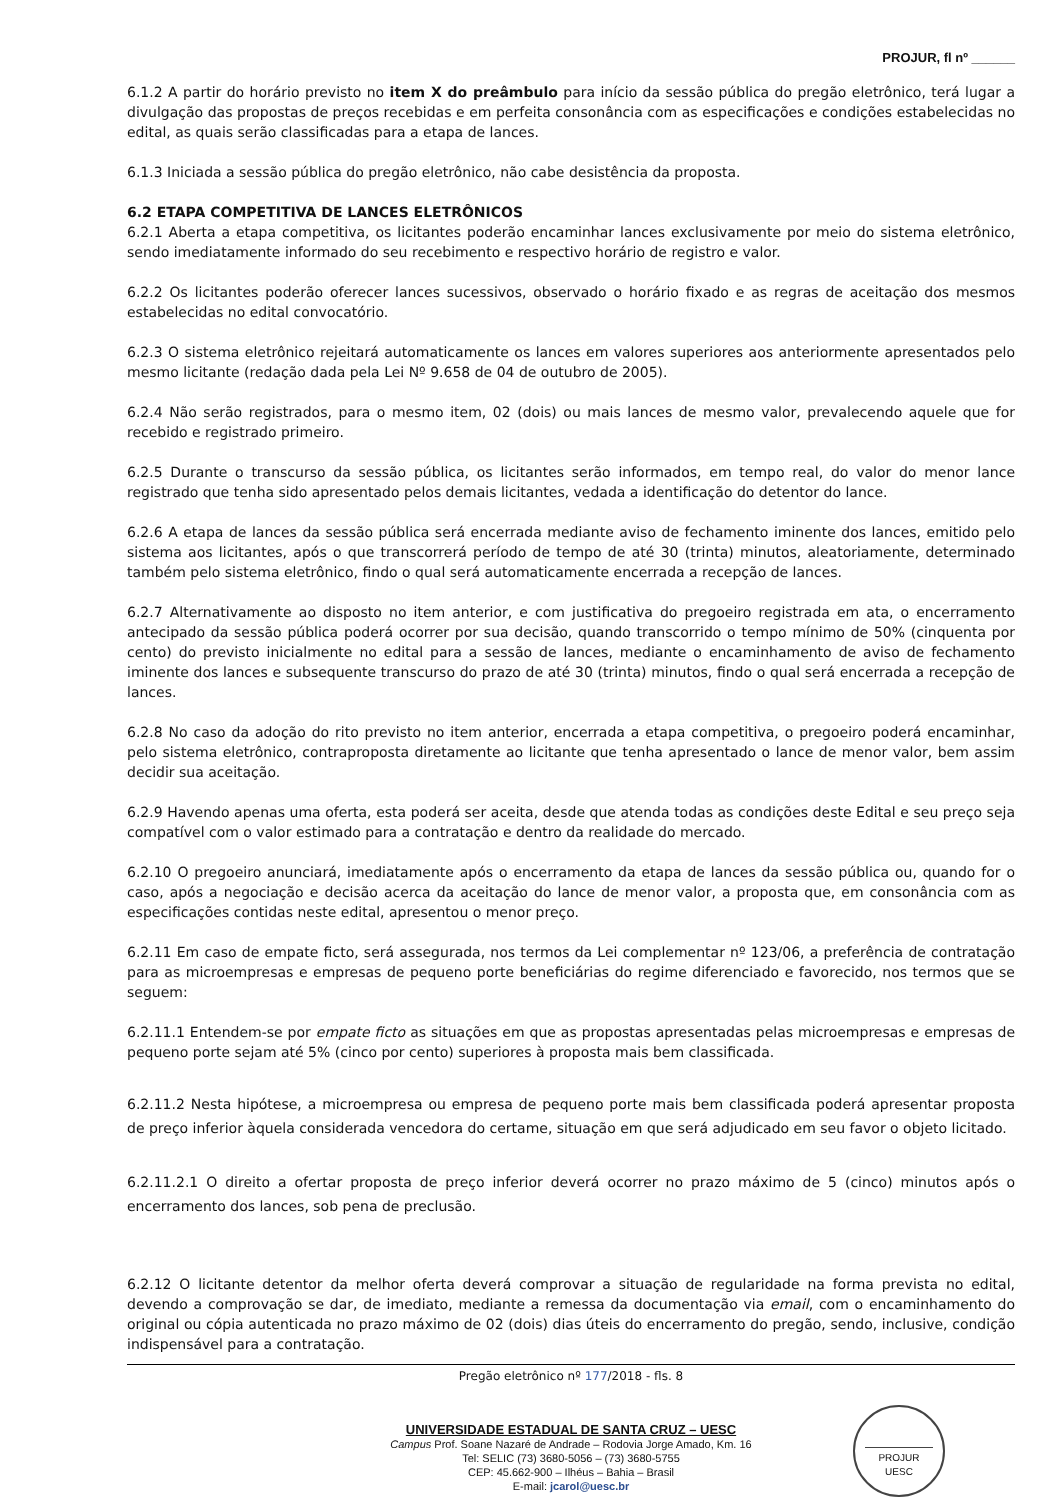PROJUR, fl nº ______
6.1.2 A partir do horário previsto no item X do preâmbulo para início da sessão pública do pregão eletrônico, terá lugar a divulgação das propostas de preços recebidas e em perfeita consonância com as especificações e condições estabelecidas no edital, as quais serão classificadas para a etapa de lances.
6.1.3 Iniciada a sessão pública do pregão eletrônico, não cabe desistência da proposta.
6.2 ETAPA COMPETITIVA DE LANCES ELETRÔNICOS
6.2.1 Aberta a etapa competitiva, os licitantes poderão encaminhar lances exclusivamente por meio do sistema eletrônico, sendo imediatamente informado do seu recebimento e respectivo horário de registro e valor.
6.2.2 Os licitantes poderão oferecer lances sucessivos, observado o horário fixado e as regras de aceitação dos mesmos estabelecidas no edital convocatório.
6.2.3 O sistema eletrônico rejeitará automaticamente os lances em valores superiores aos anteriormente apresentados pelo mesmo licitante (redação dada pela Lei Nº 9.658 de 04 de outubro de 2005).
6.2.4 Não serão registrados, para o mesmo item, 02 (dois) ou mais lances de mesmo valor, prevalecendo aquele que for recebido e registrado primeiro.
6.2.5 Durante o transcurso da sessão pública, os licitantes serão informados, em tempo real, do valor do menor lance registrado que tenha sido apresentado pelos demais licitantes, vedada a identificação do detentor do lance.
6.2.6 A etapa de lances da sessão pública será encerrada mediante aviso de fechamento iminente dos lances, emitido pelo sistema aos licitantes, após o que transcorrerá período de tempo de até 30 (trinta) minutos, aleatoriamente, determinado também pelo sistema eletrônico, findo o qual será automaticamente encerrada a recepção de lances.
6.2.7 Alternativamente ao disposto no item anterior, e com justificativa do pregoeiro registrada em ata, o encerramento antecipado da sessão pública poderá ocorrer por sua decisão, quando transcorrido o tempo mínimo de 50% (cinquenta por cento) do previsto inicialmente no edital para a sessão de lances, mediante o encaminhamento de aviso de fechamento iminente dos lances e subsequente transcurso do prazo de até 30 (trinta) minutos, findo o qual será encerrada a recepção de lances.
6.2.8 No caso da adoção do rito previsto no item anterior, encerrada a etapa competitiva, o pregoeiro poderá encaminhar, pelo sistema eletrônico, contraproposta diretamente ao licitante que tenha apresentado o lance de menor valor, bem assim decidir sua aceitação.
6.2.9 Havendo apenas uma oferta, esta poderá ser aceita, desde que atenda todas as condições deste Edital e seu preço seja compatível com o valor estimado para a contratação e dentro da realidade do mercado.
6.2.10 O pregoeiro anunciará, imediatamente após o encerramento da etapa de lances da sessão pública ou, quando for o caso, após a negociação e decisão acerca da aceitação do lance de menor valor, a proposta que, em consonância com as especificações contidas neste edital, apresentou o menor preço.
6.2.11 Em caso de empate ficto, será assegurada, nos termos da Lei complementar nº 123/06, a preferência de contratação para as microempresas e empresas de pequeno porte beneficiárias do regime diferenciado e favorecido, nos termos que se seguem:
6.2.11.1 Entendem-se por empate ficto as situações em que as propostas apresentadas pelas microempresas e empresas de pequeno porte sejam até 5% (cinco por cento) superiores à proposta mais bem classificada.
6.2.11.2 Nesta hipótese, a microempresa ou empresa de pequeno porte mais bem classificada poderá apresentar proposta de preço inferior àquela considerada vencedora do certame, situação em que será adjudicado em seu favor o objeto licitado.
6.2.11.2.1 O direito a ofertar proposta de preço inferior deverá ocorrer no prazo máximo de 5 (cinco) minutos após o encerramento dos lances, sob pena de preclusão.
6.2.12 O licitante detentor da melhor oferta deverá comprovar a situação de regularidade na forma prevista no edital, devendo a comprovação se dar, de imediato, mediante a remessa da documentação via email, com o encaminhamento do original ou cópia autenticada no prazo máximo de 02 (dois) dias úteis do encerramento do pregão, sendo, inclusive, condição indispensável para a contratação.
Pregão eletrônico nº 177/2018 - fls. 8
UNIVERSIDADE ESTADUAL DE SANTA CRUZ – UESC
Campus Prof. Soane Nazaré de Andrade – Rodovia Jorge Amado, Km. 16
Tel: SELIC (73) 3680-5056 – (73) 3680-5755
CEP: 45.662-900 – Ilhéus – Bahia – Brasil
E-mail: jcarol@uesc.br
PROJUR
UESC